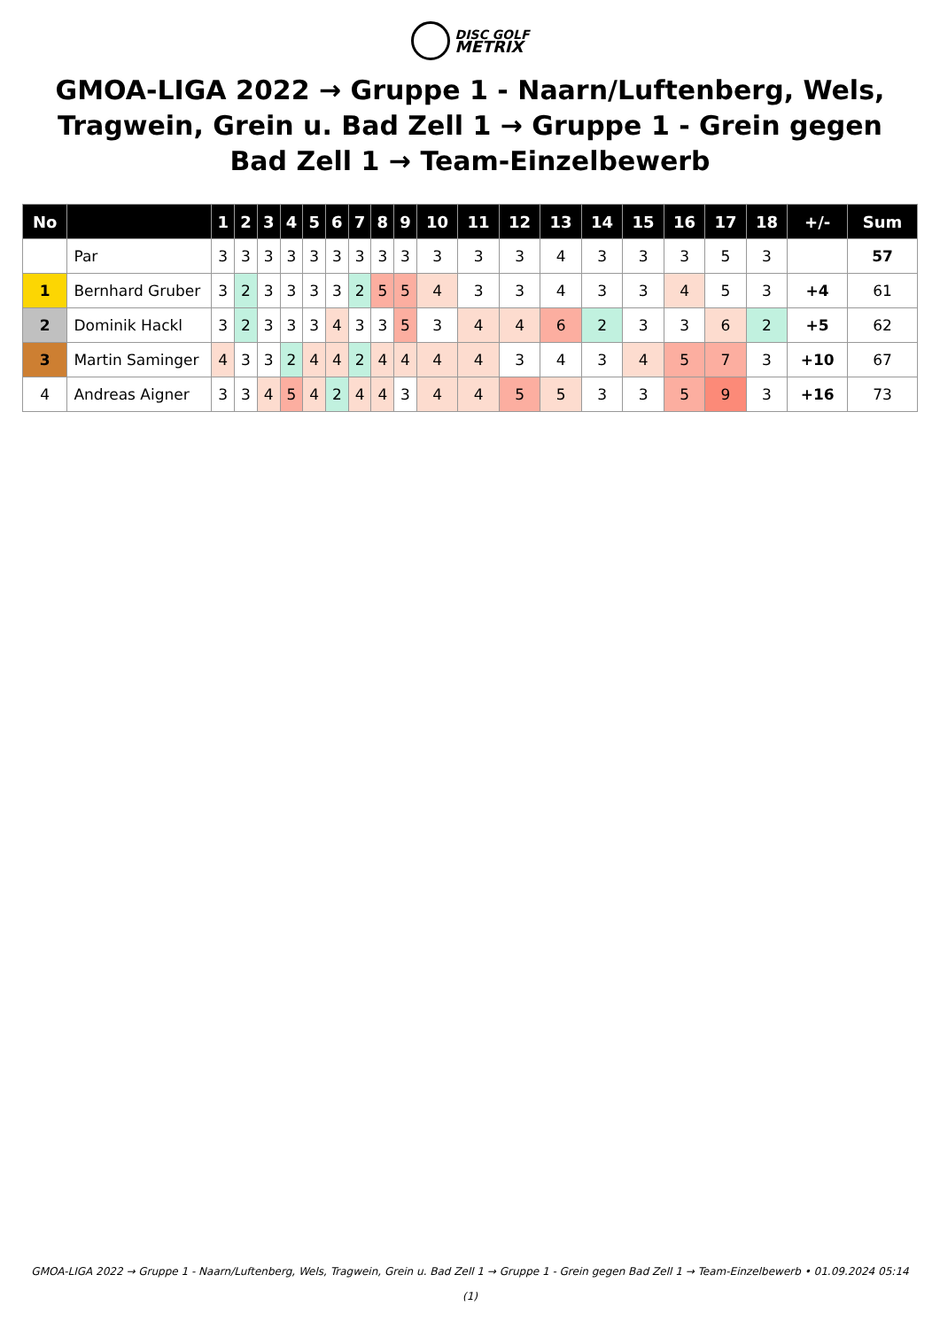DISC GOLF
METRIX
GMOA-LIGA 2022 → Gruppe 1 - Naarn/Luftenberg, Wels, Tragwein, Grein u. Bad Zell 1 → Gruppe 1 - Grein gegen Bad Zell 1 → Team-Einzelbewerb
| No | | 1 | 2 | 3 | 4 | 5 | 6 | 7 | 8 | 9 | 10 | 11 | 12 | 13 | 14 | 15 | 16 | 17 | 18 | +/- | Sum |
| --- | --- | --- | --- | --- | --- | --- | --- | --- | --- | --- | --- | --- | --- | --- | --- | --- | --- | --- | --- | --- | --- |
| | Par | 3 | 3 | 3 | 3 | 3 | 3 | 3 | 3 | 3 | 3 | 3 | 3 | 4 | 3 | 3 | 3 | 5 | 3 | | 57 |
| 1 | Bernhard Gruber | 3 | 2 | 3 | 3 | 3 | 3 | 2 | 5 | 5 | 4 | 3 | 3 | 4 | 3 | 3 | 4 | 5 | 3 | +4 | 61 |
| 2 | Dominik Hackl | 3 | 2 | 3 | 3 | 3 | 4 | 3 | 3 | 5 | 3 | 4 | 4 | 6 | 2 | 3 | 3 | 6 | 2 | +5 | 62 |
| 3 | Martin Saminger | 4 | 3 | 3 | 2 | 4 | 4 | 2 | 4 | 4 | 4 | 4 | 3 | 4 | 3 | 4 | 5 | 7 | 3 | +10 | 67 |
| 4 | Andreas Aigner | 3 | 3 | 4 | 5 | 4 | 2 | 4 | 4 | 3 | 4 | 4 | 5 | 5 | 3 | 3 | 5 | 9 | 3 | +16 | 73 |
GMOA-LIGA 2022 → Gruppe 1 - Naarn/Luftenberg, Wels, Tragwein, Grein u. Bad Zell 1 → Gruppe 1 - Grein gegen Bad Zell 1 → Team-Einzelbewerb • 01.09.2024 05:14
(1)